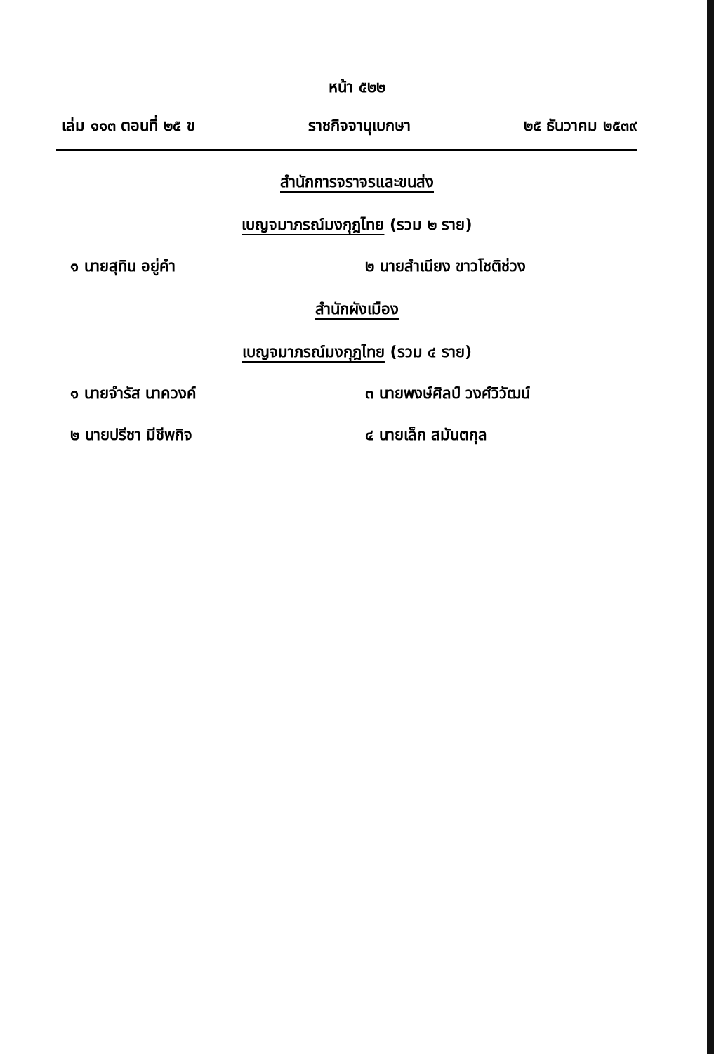หน้า ๕๒๒
เล่ม ๑๑๓ ตอนที่ ๒๕ ข ราชกิจจานุเบกษา ๒๕ ธันวาคม ๒๕๓๙
สำนักการจราจรและขนส่ง
เบญจมาภรณ์มงกุฎไทย (รวม ๒ ราย)
๑ นายสุทิน อยู่คำ ๒ นายสำเนียง ขาวโชติช่วง
สำนักผังเมือง
เบญจมาภรณ์มงกุฎไทย (รวม ๔ ราย)
๑ นายจำรัส นาควงค์ ๓ นายพงษ์ศิลป์ วงศ์วิวัฒน์
๒ นายปรีชา มีชีพกิจ ๔ นายเล็ก สมันตกุล